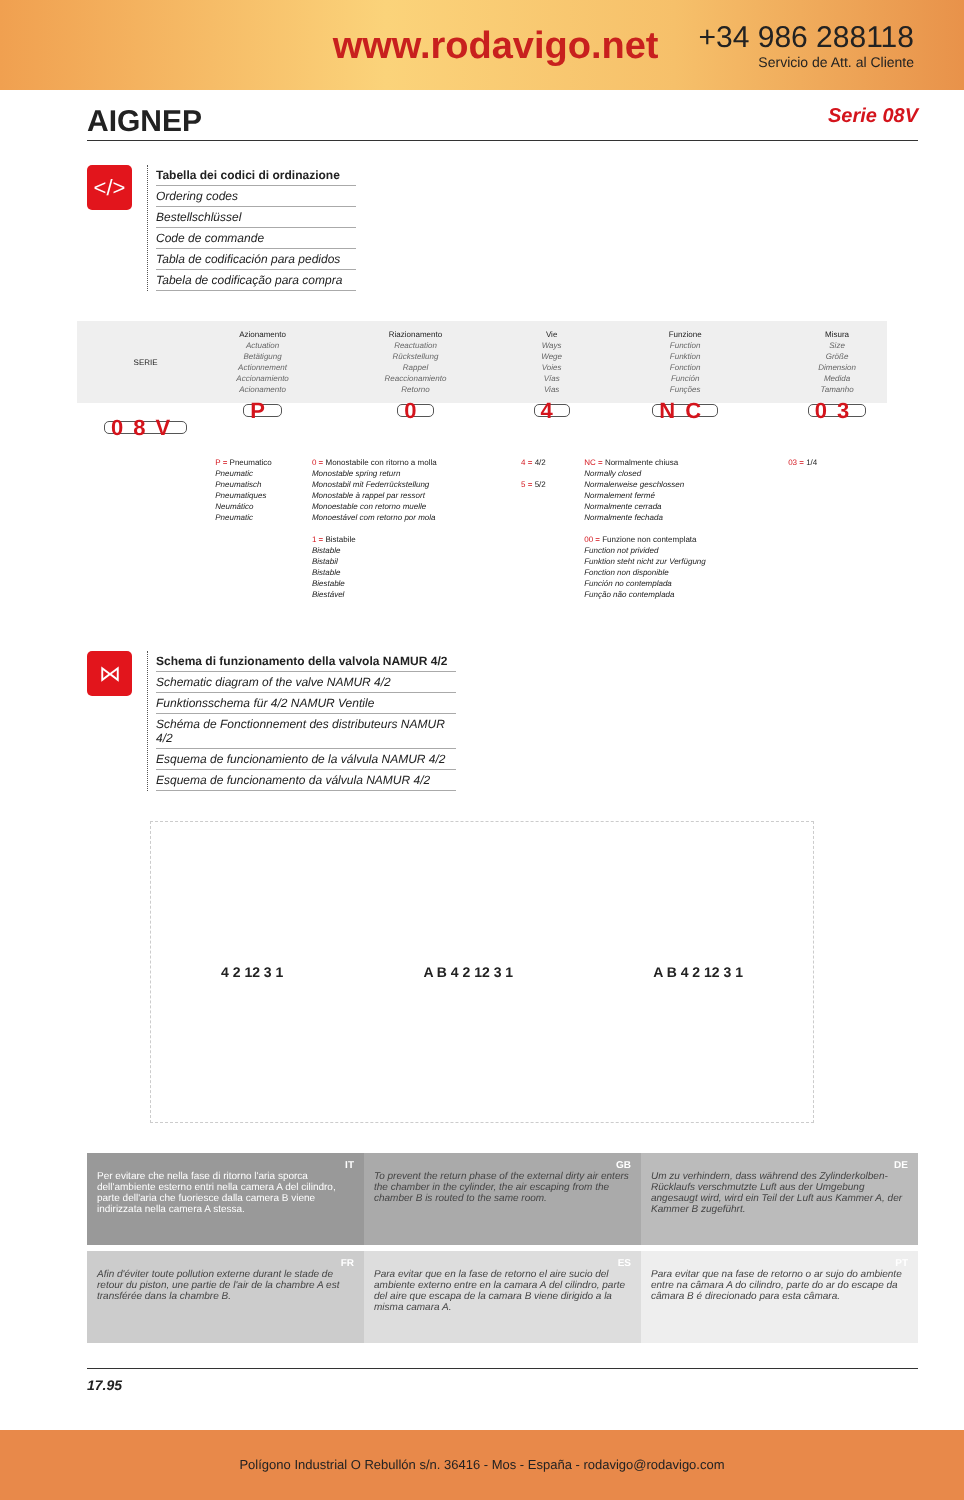www.rodavigo.net
+34 986 288118
Servicio de Att. al Cliente
AIGNEP Serie 08V
</>
Tabella dei codici di ordinazione
Ordering codes
Bestellschlüssel
Code de commande
Tabla de codificación para pedidos
Tabela de codificação para compra
| SERIE | Azionamento Actuation Betätigung Actionnement Accionamiento Acionamento | Riazionamento Reactuation Rückstellung Rappel Reaccionamiento Retorno | Vie Ways Wege Voies Vías Vias | Funzione Function Funktion Fonction Función Funções | Misura Size Größe Dimension Medida Tamanho |
| --- | --- | --- | --- | --- | --- |
| 08V | P | 0 | 4 | NC | 03 |
| | P = Pneumatico Pneumatic Pneumatisch Pneumatiques Neumático Pneumatic | 0 = Monostabile con ritorno a molla Monostable spring return Monostabil mit Federrückstellung Monostable à rappel par ressort Monoestable con retorno muelle Monoestável com retorno por mola 1 = Bistabile Bistable Bistabil Bistable Biestable Biestável | 4 = 4/2 5 = 5/2 | NC = Normalmente chiusa Normally closed Normalerweise geschlossen Normalement fermé Normalmente cerrada Normalmente fechada 00 = Funzione non contemplata Function not privided Funktion steht nicht zur Verfügung Fonction non disponible Función no contemplada Função não contemplada | 03 = 1/4 |
⋈
Schema di funzionamento della valvola NAMUR 4/2
Schematic diagram of the valve NAMUR 4/2
Funktionsschema für 4/2 NAMUR Ventile
Schéma de Fonctionnement des distributeurs NAMUR 4/2
Esquema de funcionamiento de la válvula NAMUR 4/2
Esquema de funcionamento da válvula NAMUR 4/2
4 2 12 3 1 A B 4 2 12 3 1 A B 4 2 12 3 1
IT
Per evitare che nella fase di ritorno l'aria sporca dell'ambiente esterno entri nella camera A del cilindro, parte dell'aria che fuoriesce dalla camera B viene indirizzata nella camera A stessa.
GB
To prevent the return phase of the external dirty air enters the chamber in the cylinder, the air escaping from the chamber B is routed to the same room.
DE
Um zu verhindern, dass während des Zylinderkolben-Rücklaufs verschmutzte Luft aus der Umgebung angesaugt wird, wird ein Teil der Luft aus Kammer A, der Kammer B zugeführt.
FR
Afin d'éviter toute pollution externe durant le stade de retour du piston, une partie de l'air de la chambre A est transférée dans la chambre B.
ES
Para evitar que en la fase de retorno el aire sucio del ambiente externo entre en la camara A del cilindro, parte del aire que escapa de la camara B viene dirigido a la misma camara A.
PT
Para evitar que na fase de retorno o ar sujo do ambiente entre na câmara A do cilindro, parte do ar do escape da câmara B é direcionado para esta câmara.
17.95
Polígono Industrial O Rebullón s/n. 36416 - Mos - España - rodavigo@rodavigo.com